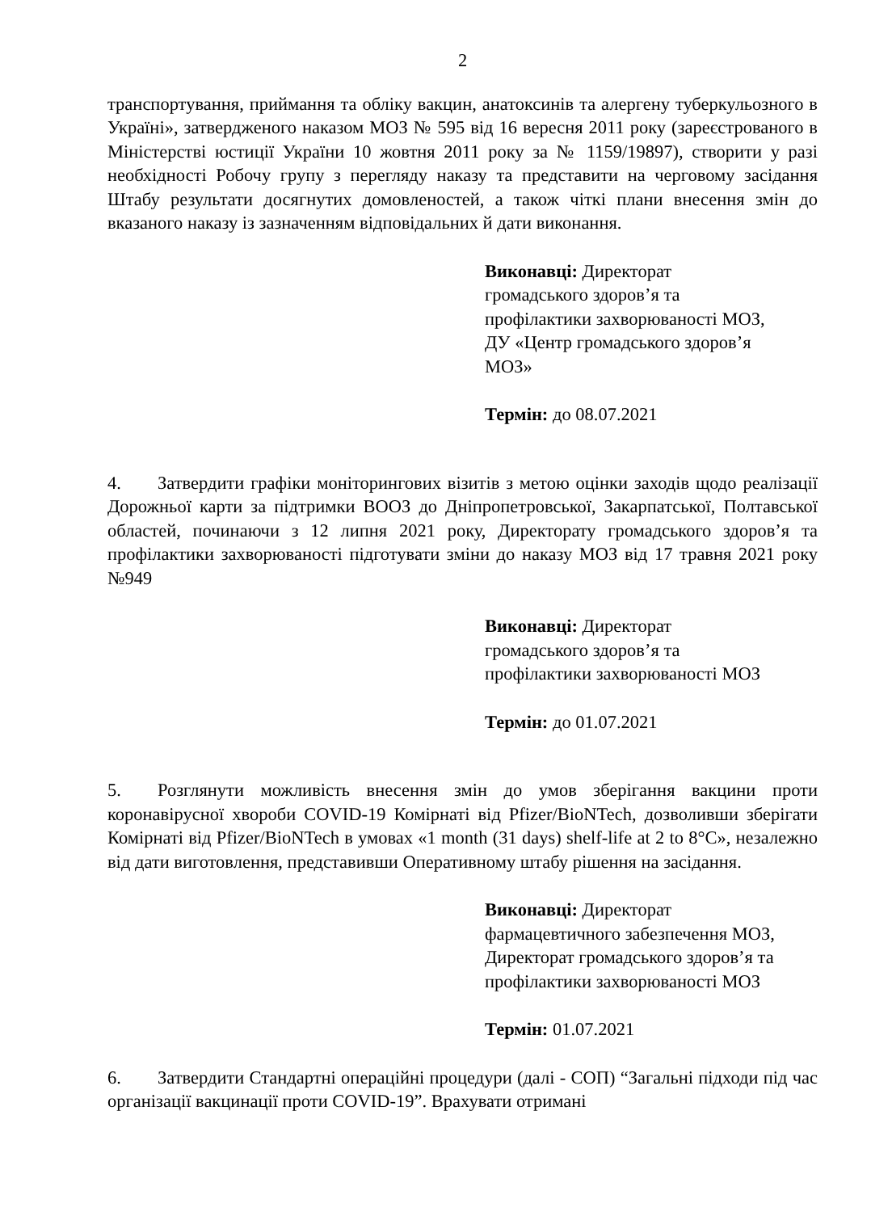2
транспортування, приймання та обліку вакцин, анатоксинів та алергену туберкульозного в Україні», затвердженого наказом МОЗ № 595 від 16 вересня 2011 року (зареєстрованого в Міністерстві юстиції України 10 жовтня 2011 року за № 1159/19897), створити у разі необхідності Робочу групу з перегляду наказу та представити на черговому засідання Штабу результати досягнутих домовленостей, а також чіткі плани внесення змін до вказаного наказу із зазначенням відповідальних й дати виконання.
Виконавці: Директорат
громадського здоров’я та
профілактики захворюваності МОЗ,
ДУ «Центр громадського здоров’я
МОЗ»
Термін: до 08.07.2021
4. Затвердити графіки моніторингових візитів з метою оцінки заходів щодо реалізації Дорожньої карти за підтримки ВООЗ до Дніпропетровської, Закарпатської, Полтавської областей, починаючи з 12 липня 2021 року, Директорату громадського здоров’я та профілактики захворюваності підготувати зміни до наказу МОЗ від 17 травня 2021 року №949
Виконавці: Директорат
громадського здоров’я та
профілактики захворюваності МОЗ
Термін: до 01.07.2021
5. Розглянути можливість внесення змін до умов зберігання вакцини проти коронавірусної хвороби COVID-19 Комірнаті від Pfizer/BioNTech, дозволивши зберігати Комірнаті від Pfizer/BioNTech в умовах «1 month (31 days) shelf-life at 2 to 8°C», незалежно від дати виготовлення, представивши Оперативному штабу рішення на засідання.
Виконавці: Директорат
фармацевтичного забезпечення МОЗ,
Директорат громадського здоров’я та
профілактики захворюваності МОЗ
Термін: 01.07.2021
6. Затвердити Стандартні операційні процедури (далі - СОП) “Загальні підходи під час організації вакцинації проти COVID-19”. Врахувати отримані